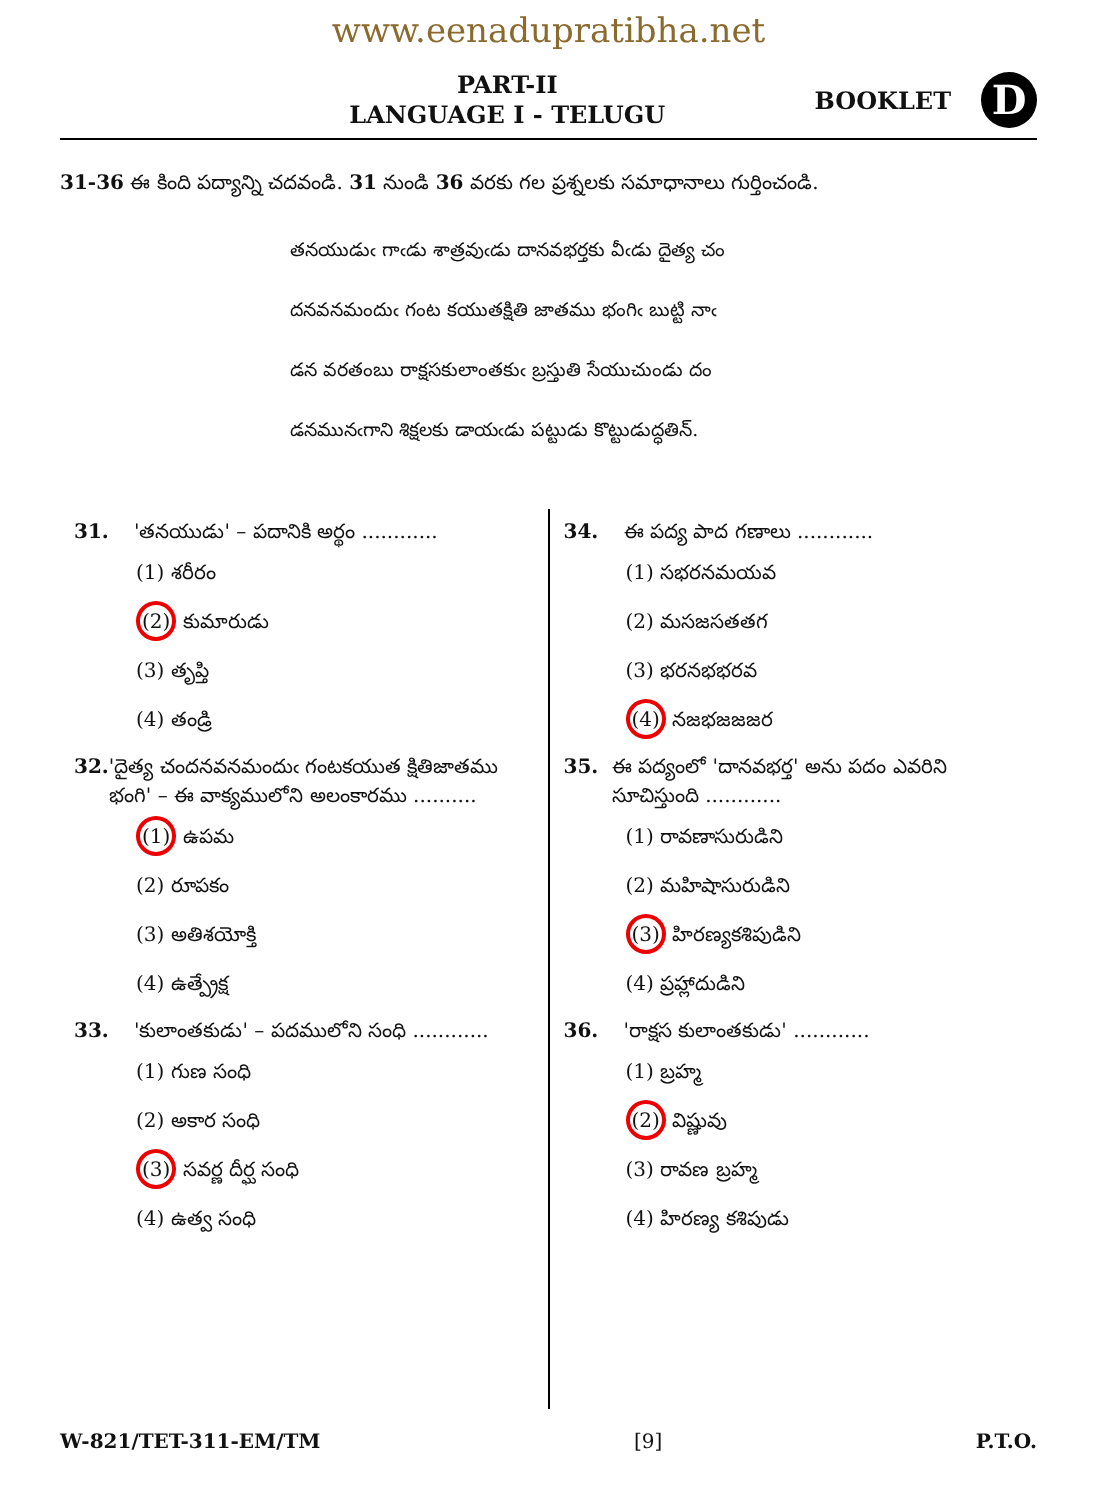www.eenadupratibha.net
PART-II
LANGUAGE I - TELUGU
BOOKLET
D
31-36 ఈ కింది పద్యాన్ని చదవండి. 31 నుండి 36 వరకు గల ప్రశ్నలకు సమాధానాలు గుర్తించండి.
తనయుడుఁ గాఁడు శాత్రవుఁడు దానవభర్తకు వీఁడు దైత్య చం
దనవనమందుఁ గంట కయుతక్షితి జాతము భంగిఁ బుట్టి నాఁ
డన వరతంబు రాక్షసకులాంతకుఁ బ్రస్తుతి సేయుచుండు దం
డనమునఁగాని శిక్షలకు డాయఁడు పట్టుడు కొట్టుడుద్ధతిన్.
31. 'తనయుడు' – పదానికి అర్థం ............
(1) శరీరం
(2) కుమారుడు
(3) తృప్తి
(4) తండ్రి
32. 'దైత్య చందనవనమందుఁ గంటకయుత క్షితిజాతము భంగి' – ఈ వాక్యములోని అలంకారము ..........
(1) ఉపమ
(2) రూపకం
(3) అతిశయోక్తి
(4) ఉత్ప్రేక్ష
33. 'కులాంతకుడు' – పదములోని సంధి ............
(1) గుణ సంధి
(2) అకార సంధి
(3) సవర్ణ దీర్ఘ సంధి
(4) ఉత్వ సంధి
34. ఈ పద్య పాద గణాలు ............
(1) సభరనమయవ
(2) మసజసతతగ
(3) భరనభభరవ
(4) నజభజజజర
35. ఈ పద్యంలో 'దానవభర్త' అను పదం ఎవరిని సూచిస్తుంది ............
(1) రావణాసురుడిని
(2) మహిషాసురుడిని
(3) హిరణ్యకశిపుడిని
(4) ప్రహ్లాదుడిని
36. 'రాక్షస కులాంతకుడు' ............
(1) బ్రహ్మ
(2) విష్ణువు
(3) రావణ బ్రహ్మ
(4) హిరణ్య కశిపుడు
W-821/TET-311-EM/TM [9] P.T.O.